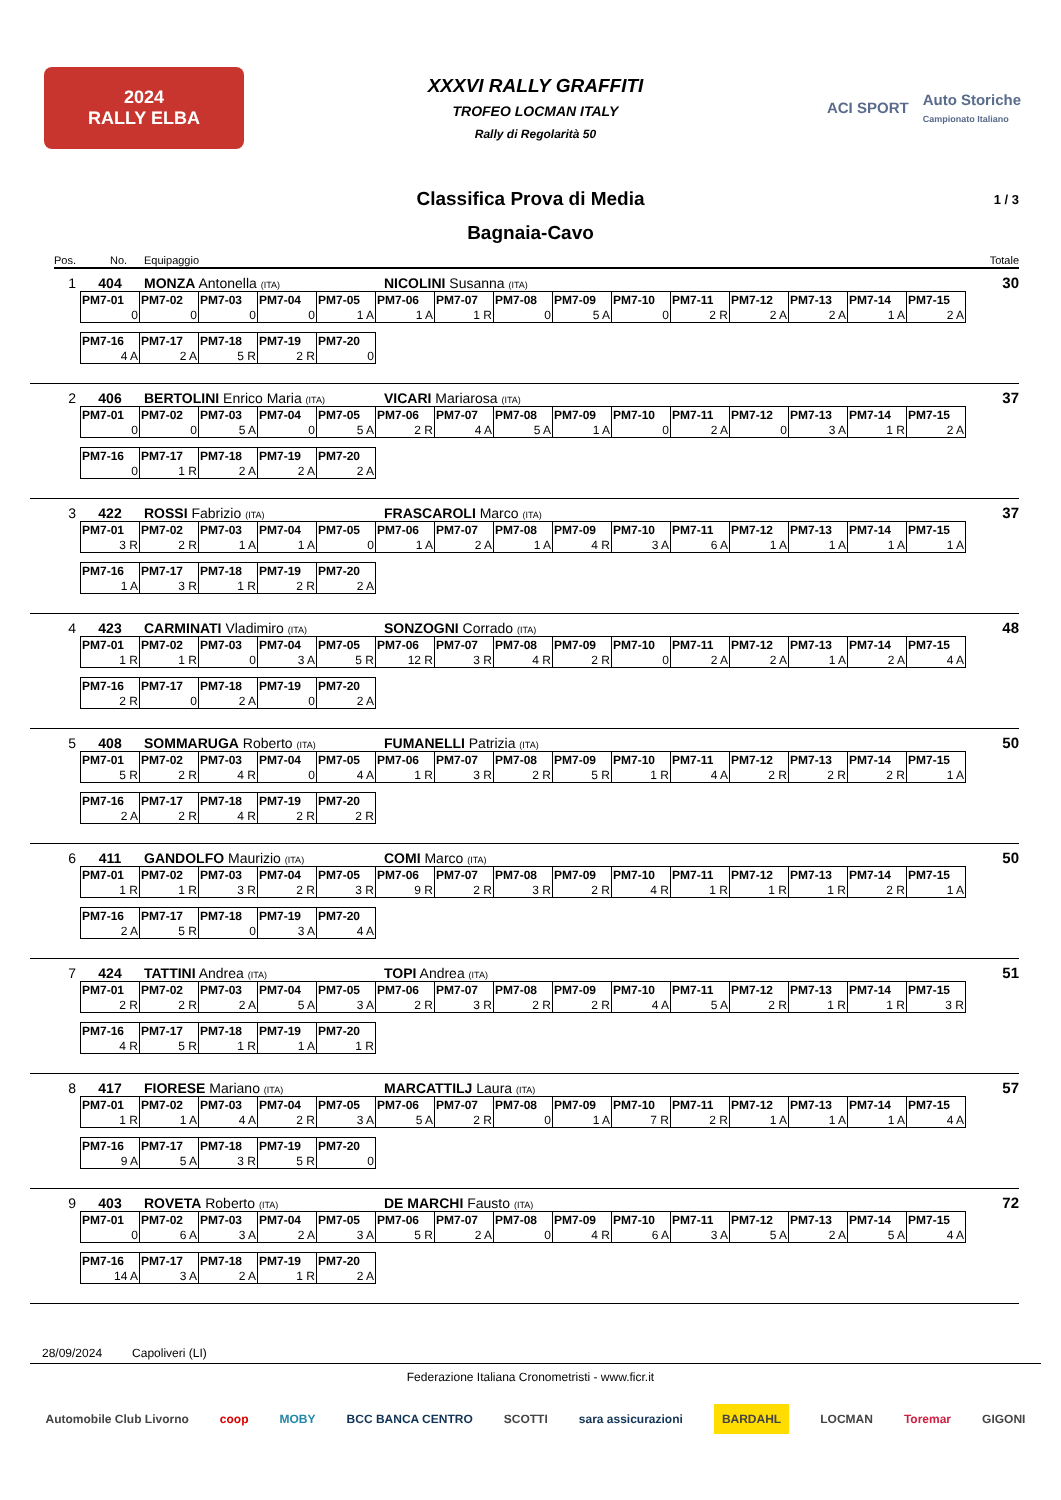2024
RALLY ELBA
XXXVI RALLY GRAFFITI
TROFEO LOCMAN ITALY
Rally di Regolarità 50
ACI SPORT Auto Storiche
Campionato Italiano
Classifica Prova di Media 1 / 3
Bagnaia-Cavo
Pos. No. Equipaggio Totale
1 404 MONZA Antonella (ITA) NICOLINI Susanna (ITA) 30
| PM7-01 | PM7-02 | PM7-03 | PM7-04 | PM7-05 | PM7-06 | PM7-07 | PM7-08 | PM7-09 | PM7-10 | PM7-11 | PM7-12 | PM7-13 | PM7-14 | PM7-15 |
| --- | --- | --- | --- | --- | --- | --- | --- | --- | --- | --- | --- | --- | --- | --- |
| 0 | 0 | 0 | 0 | 1 A | 1 A | 1 R | 0 | 5 A | 0 | 2 R | 2 A | 2 A | 1 A | 2 A |
| PM7-16 | PM7-17 | PM7-18 | PM7-19 | PM7-20 |
| --- | --- | --- | --- | --- |
| 4 A | 2 A | 5 R | 2 R | 0 |
2 406 BERTOLINI Enrico Maria (ITA) VICARI Mariarosa (ITA) 37
| PM7-01 | PM7-02 | PM7-03 | PM7-04 | PM7-05 | PM7-06 | PM7-07 | PM7-08 | PM7-09 | PM7-10 | PM7-11 | PM7-12 | PM7-13 | PM7-14 | PM7-15 |
| --- | --- | --- | --- | --- | --- | --- | --- | --- | --- | --- | --- | --- | --- | --- |
| 0 | 0 | 5 A | 0 | 5 A | 2 R | 4 A | 5 A | 1 A | 0 | 2 A | 0 | 3 A | 1 R | 2 A |
| PM7-16 | PM7-17 | PM7-18 | PM7-19 | PM7-20 |
| --- | --- | --- | --- | --- |
| 0 | 1 R | 2 A | 2 A | 2 A |
3 422 ROSSI Fabrizio (ITA) FRASCAROLI Marco (ITA) 37
| PM7-01 | PM7-02 | PM7-03 | PM7-04 | PM7-05 | PM7-06 | PM7-07 | PM7-08 | PM7-09 | PM7-10 | PM7-11 | PM7-12 | PM7-13 | PM7-14 | PM7-15 |
| --- | --- | --- | --- | --- | --- | --- | --- | --- | --- | --- | --- | --- | --- | --- |
| 3 R | 2 R | 1 A | 1 A | 0 | 1 A | 2 A | 1 A | 4 R | 3 A | 6 A | 1 A | 1 A | 1 A | 1 A |
| PM7-16 | PM7-17 | PM7-18 | PM7-19 | PM7-20 |
| --- | --- | --- | --- | --- |
| 1 A | 3 R | 1 R | 2 R | 2 A |
4 423 CARMINATI Vladimiro (ITA) SONZOGNI Corrado (ITA) 48
| PM7-01 | PM7-02 | PM7-03 | PM7-04 | PM7-05 | PM7-06 | PM7-07 | PM7-08 | PM7-09 | PM7-10 | PM7-11 | PM7-12 | PM7-13 | PM7-14 | PM7-15 |
| --- | --- | --- | --- | --- | --- | --- | --- | --- | --- | --- | --- | --- | --- | --- |
| 1 R | 1 R | 0 | 3 A | 5 R | 12 R | 3 R | 4 R | 2 R | 0 | 2 A | 2 A | 1 A | 2 A | 4 A |
| PM7-16 | PM7-17 | PM7-18 | PM7-19 | PM7-20 |
| --- | --- | --- | --- | --- |
| 2 R | 0 | 2 A | 0 | 2 A |
5 408 SOMMARUGA Roberto (ITA) FUMANELLI Patrizia (ITA) 50
| PM7-01 | PM7-02 | PM7-03 | PM7-04 | PM7-05 | PM7-06 | PM7-07 | PM7-08 | PM7-09 | PM7-10 | PM7-11 | PM7-12 | PM7-13 | PM7-14 | PM7-15 |
| --- | --- | --- | --- | --- | --- | --- | --- | --- | --- | --- | --- | --- | --- | --- |
| 5 R | 2 R | 4 R | 0 | 4 A | 1 R | 3 R | 2 R | 5 R | 1 R | 4 A | 2 R | 2 R | 2 R | 1 A |
| PM7-16 | PM7-17 | PM7-18 | PM7-19 | PM7-20 |
| --- | --- | --- | --- | --- |
| 2 A | 2 R | 4 R | 2 R | 2 R |
6 411 GANDOLFO Maurizio (ITA) COMI Marco (ITA) 50
| PM7-01 | PM7-02 | PM7-03 | PM7-04 | PM7-05 | PM7-06 | PM7-07 | PM7-08 | PM7-09 | PM7-10 | PM7-11 | PM7-12 | PM7-13 | PM7-14 | PM7-15 |
| --- | --- | --- | --- | --- | --- | --- | --- | --- | --- | --- | --- | --- | --- | --- |
| 1 R | 1 R | 3 R | 2 R | 3 R | 9 R | 2 R | 3 R | 2 R | 4 R | 1 R | 1 R | 1 R | 2 R | 1 A |
| PM7-16 | PM7-17 | PM7-18 | PM7-19 | PM7-20 |
| --- | --- | --- | --- | --- |
| 2 A | 5 R | 0 | 3 A | 4 A |
7 424 TATTINI Andrea (ITA) TOPI Andrea (ITA) 51
| PM7-01 | PM7-02 | PM7-03 | PM7-04 | PM7-05 | PM7-06 | PM7-07 | PM7-08 | PM7-09 | PM7-10 | PM7-11 | PM7-12 | PM7-13 | PM7-14 | PM7-15 |
| --- | --- | --- | --- | --- | --- | --- | --- | --- | --- | --- | --- | --- | --- | --- |
| 2 R | 2 R | 2 A | 5 A | 3 A | 2 R | 3 R | 2 R | 2 R | 4 A | 5 A | 2 R | 1 R | 1 R | 3 R |
| PM7-16 | PM7-17 | PM7-18 | PM7-19 | PM7-20 |
| --- | --- | --- | --- | --- |
| 4 R | 5 R | 1 R | 1 A | 1 R |
8 417 FIORESE Mariano (ITA) MARCATTILJ Laura (ITA) 57
| PM7-01 | PM7-02 | PM7-03 | PM7-04 | PM7-05 | PM7-06 | PM7-07 | PM7-08 | PM7-09 | PM7-10 | PM7-11 | PM7-12 | PM7-13 | PM7-14 | PM7-15 |
| --- | --- | --- | --- | --- | --- | --- | --- | --- | --- | --- | --- | --- | --- | --- |
| 1 R | 1 A | 4 A | 2 R | 3 A | 5 A | 2 R | 0 | 1 A | 7 R | 2 R | 1 A | 1 A | 1 A | 4 A |
| PM7-16 | PM7-17 | PM7-18 | PM7-19 | PM7-20 |
| --- | --- | --- | --- | --- |
| 9 A | 5 A | 3 R | 5 R | 0 |
9 403 ROVETA Roberto (ITA) DE MARCHI Fausto (ITA) 72
| PM7-01 | PM7-02 | PM7-03 | PM7-04 | PM7-05 | PM7-06 | PM7-07 | PM7-08 | PM7-09 | PM7-10 | PM7-11 | PM7-12 | PM7-13 | PM7-14 | PM7-15 |
| --- | --- | --- | --- | --- | --- | --- | --- | --- | --- | --- | --- | --- | --- | --- |
| 0 | 6 A | 3 A | 2 A | 3 A | 5 R | 2 A | 0 | 4 R | 6 A | 3 A | 5 A | 2 A | 5 A | 4 A |
| PM7-16 | PM7-17 | PM7-18 | PM7-19 | PM7-20 |
| --- | --- | --- | --- | --- |
| 14 A | 3 A | 2 A | 1 R | 2 A |
28/09/2024 Capoliveri (LI)
Federazione Italiana Cronometristi - www.ficr.it
Automobile Club Livorno coop MOBY BCC BANCA CENTRO SCOTTI sara assicurazioni BARDAHL LOCMAN Toremar GIGONI